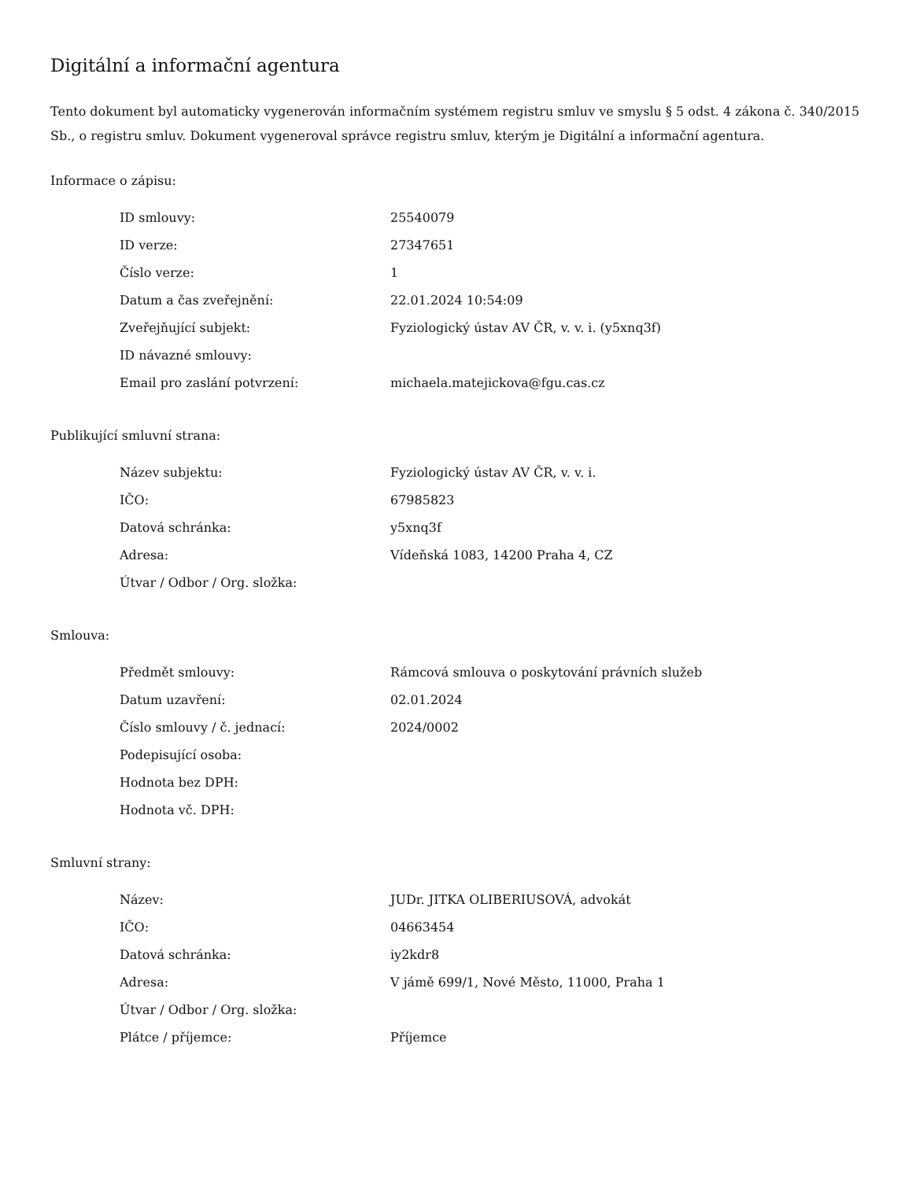Digitální a informační agentura
Tento dokument byl automaticky vygenerován informačním systémem registru smluv ve smyslu § 5 odst. 4 zákona č. 340/2015 Sb., o registru smluv. Dokument vygeneroval správce registru smluv, kterým je Digitální a informační agentura.
Informace o zápisu:
| ID smlouvy: | 25540079 |
| ID verze: | 27347651 |
| Číslo verze: | 1 |
| Datum a čas zveřejnění: | 22.01.2024 10:54:09 |
| Zveřejňující subjekt: | Fyziologický ústav AV ČR, v. v. i. (y5xnq3f) |
| ID návazné smlouvy: | |
| Email pro zaslání potvrzení: | michaela.matejickova@fgu.cas.cz |
Publikující smluvní strana:
| Název subjektu: | Fyziologický ústav AV ČR, v. v. i. |
| IČO: | 67985823 |
| Datová schránka: | y5xnq3f |
| Adresa: | Vídeňská 1083, 14200 Praha 4, CZ |
| Útvar / Odbor / Org. složka: | |
Smlouva:
| Předmět smlouvy: | Rámcová smlouva o poskytování právních služeb |
| Datum uzavření: | 02.01.2024 |
| Číslo smlouvy / č. jednací: | 2024/0002 |
| Podepisující osoba: | |
| Hodnota bez DPH: | |
| Hodnota vč. DPH: | |
Smluvní strany:
| Název: | JUDr. JITKA OLIBERIUSOVÁ, advokát |
| IČO: | 04663454 |
| Datová schránka: | iy2kdr8 |
| Adresa: | V jámě 699/1, Nové Město, 11000, Praha 1 |
| Útvar / Odbor / Org. složka: | |
| Plátce / příjemce: | Příjemce |